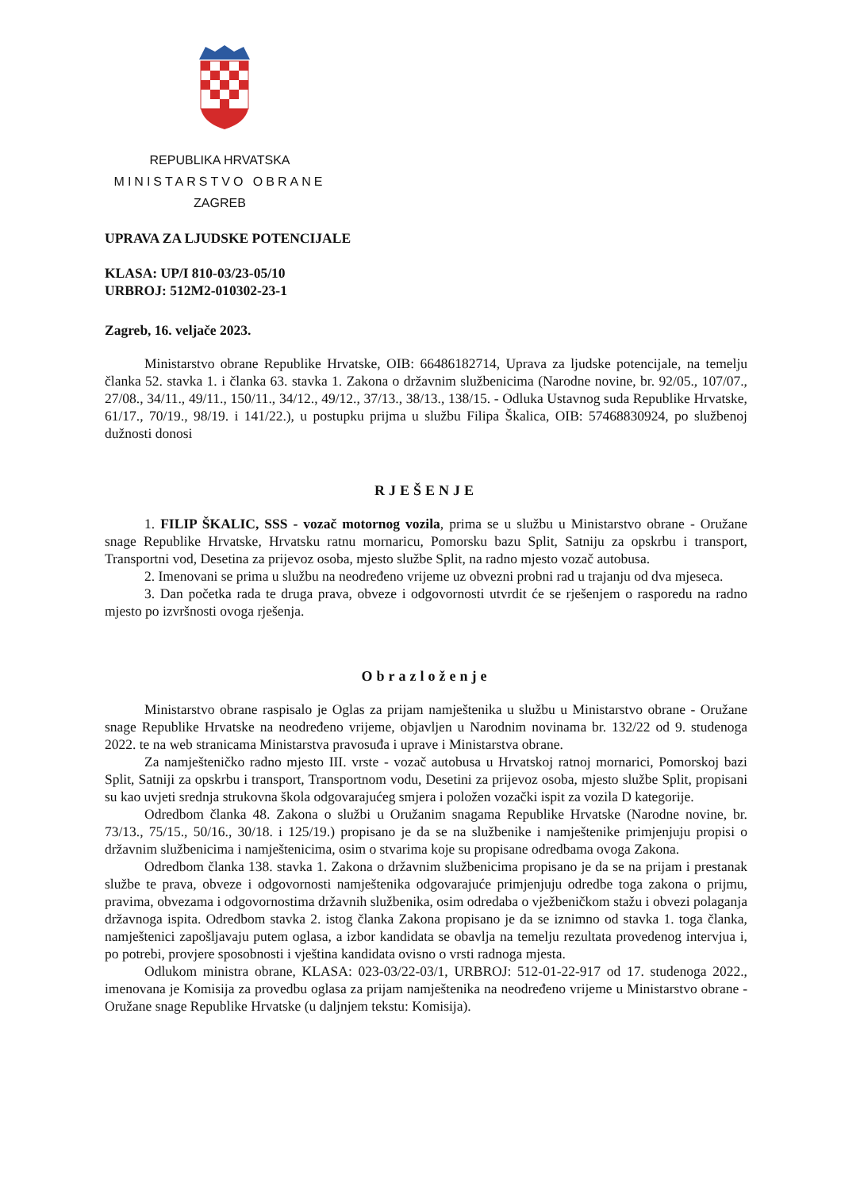REPUBLIKA HRVATSKA
MINISTARSTVO OBRANE
ZAGREB
UPRAVA ZA LJUDSKE POTENCIJALE
KLASA: UP/I 810-03/23-05/10
URBROJ: 512M2-010302-23-1
Zagreb, 16. veljače 2023.
Ministarstvo obrane Republike Hrvatske, OIB: 66486182714, Uprava za ljudske potencijale, na temelju članka 52. stavka 1. i članka 63. stavka 1. Zakona o državnim službenicima (Narodne novine, br. 92/05., 107/07., 27/08., 34/11., 49/11., 150/11., 34/12., 49/12., 37/13., 38/13., 138/15. - Odluka Ustavnog suda Republike Hrvatske, 61/17., 70/19., 98/19. i 141/22.), u postupku prijma u službu Filipa Škalica, OIB: 57468830924, po službenoj dužnosti donosi
RJEŠENJE
1. FILIP ŠKALIC, SSS - vozač motornog vozila, prima se u službu u Ministarstvo obrane - Oružane snage Republike Hrvatske, Hrvatsku ratnu mornaricu, Pomorsku bazu Split, Satniju za opskrbu i transport, Transportni vod, Desetina za prijevoz osoba, mjesto službe Split, na radno mjesto vozač autobusa.
2. Imenovani se prima u službu na neodređeno vrijeme uz obvezni probni rad u trajanju od dva mjeseca.
3. Dan početka rada te druga prava, obveze i odgovornosti utvrdit će se rješenjem o rasporedu na radno mjesto po izvršnosti ovoga rješenja.
Obrazloženje
Ministarstvo obrane raspisalo je Oglas za prijam namještenika u službu u Ministarstvo obrane - Oružane snage Republike Hrvatske na neodređeno vrijeme, objavljen u Narodnim novinama br. 132/22 od 9. studenoga 2022. te na web stranicama Ministarstva pravosuđa i uprave i Ministarstva obrane.
Za namješteničko radno mjesto III. vrste - vozač autobusa u Hrvatskoj ratnoj mornarici, Pomorskoj bazi Split, Satniji za opskrbu i transport, Transportnom vodu, Desetini za prijevoz osoba, mjesto službe Split, propisani su kao uvjeti srednja strukovna škola odgovarajućeg smjera i položen vozački ispit za vozila D kategorije.
Odredbom članka 48. Zakona o službi u Oružanim snagama Republike Hrvatske (Narodne novine, br. 73/13., 75/15., 50/16., 30/18. i 125/19.) propisano je da se na službenike i namještenike primjenjuju propisi o državnim službenicima i namještenicima, osim o stvarima koje su propisane odredbama ovoga Zakona.
Odredbom članka 138. stavka 1. Zakona o državnim službenicima propisano je da se na prijam i prestanak službe te prava, obveze i odgovornosti namještenika odgovarajuće primjenjuju odredbe toga zakona o prijmu, pravima, obvezama i odgovornostima državnih službenika, osim odredaba o vježbeničkom stažu i obvezi polaganja državnoga ispita. Odredbom stavka 2. istog članka Zakona propisano je da se iznimno od stavka 1. toga članka, namještenici zapošljavaju putem oglasa, a izbor kandidata se obavlja na temelju rezultata provedenog intervjua i, po potrebi, provjere sposobnosti i vještina kandidata ovisno o vrsti radnoga mjesta.
Odlukom ministra obrane, KLASA: 023-03/22-03/1, URBROJ: 512-01-22-917 od 17. studenoga 2022., imenovana je Komisija za provedbu oglasa za prijam namještenika na neodređeno vrijeme u Ministarstvo obrane - Oružane snage Republike Hrvatske (u daljnjem tekstu: Komisija).